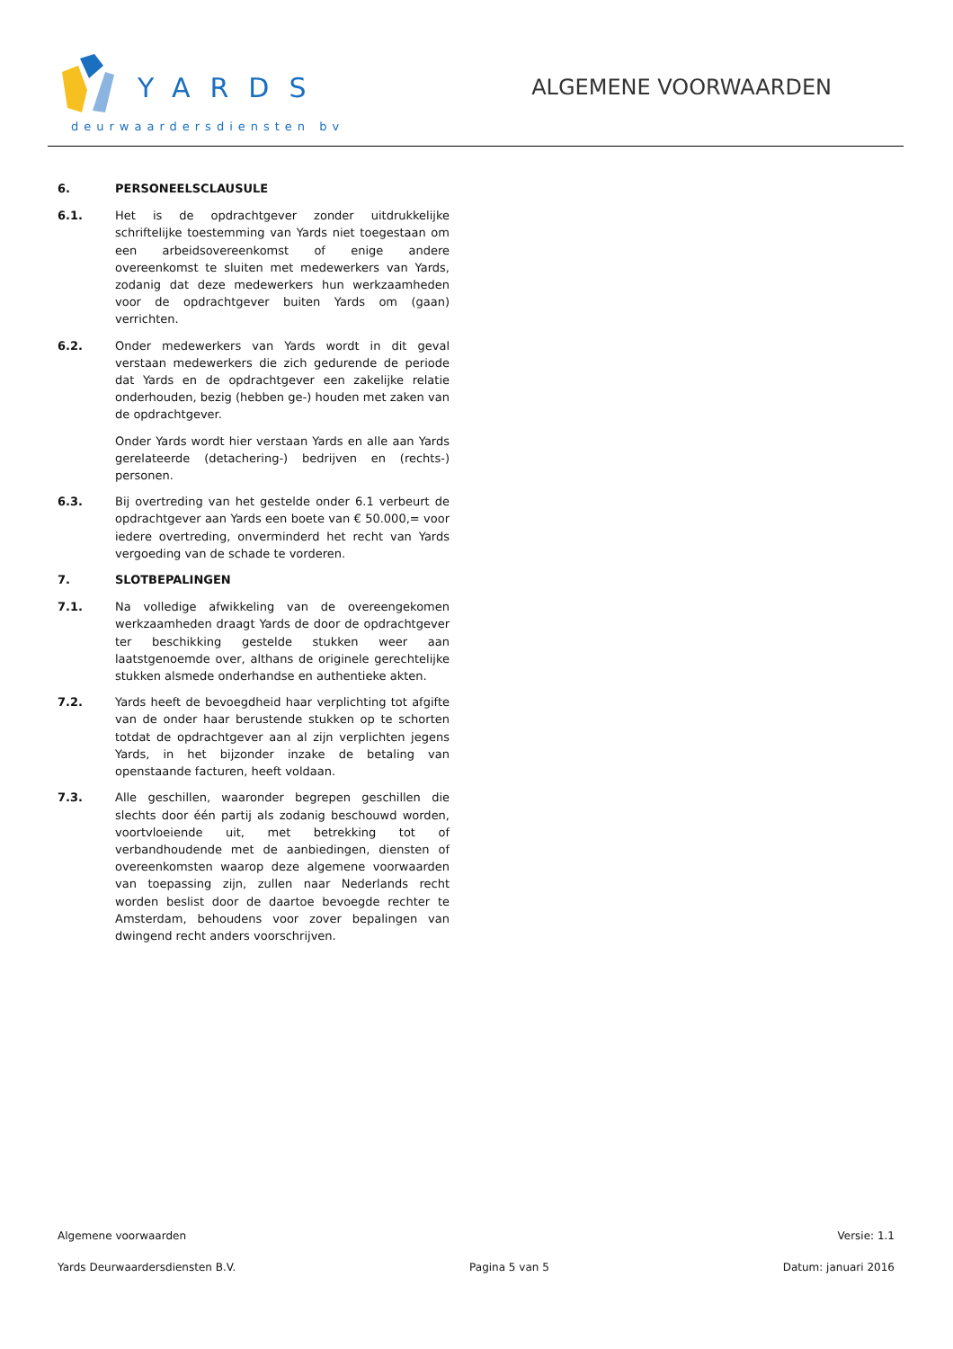YARDS
deurwaardersdiensten bv
ALGEMENE VOORWAARDEN
6. PERSONEELSCLAUSULE
6.1. Het is de opdrachtgever zonder uitdrukkelijke schriftelijke toestemming van Yards niet toegestaan om een arbeidsovereenkomst of enige andere overeenkomst te sluiten met medewerkers van Yards, zodanig dat deze medewerkers hun werkzaamheden voor de opdrachtgever buiten Yards om (gaan) verrichten.
6.2. Onder medewerkers van Yards wordt in dit geval verstaan medewerkers die zich gedurende de periode dat Yards en de opdrachtgever een zakelijke relatie onderhouden, bezig (hebben ge-) houden met zaken van de opdrachtgever.
Onder Yards wordt hier verstaan Yards en alle aan Yards gerelateerde (detachering-) bedrijven en (rechts-) personen.
6.3. Bij overtreding van het gestelde onder 6.1 verbeurt de opdrachtgever aan Yards een boete van € 50.000,= voor iedere overtreding, onverminderd het recht van Yards vergoeding van de schade te vorderen.
7. SLOTBEPALINGEN
7.1. Na volledige afwikkeling van de overeengekomen werkzaamheden draagt Yards de door de opdrachtgever ter beschikking gestelde stukken weer aan laatstgenoemde over, althans de originele gerechtelijke stukken alsmede onderhandse en authentieke akten.
7.2. Yards heeft de bevoegdheid haar verplichting tot afgifte van de onder haar berustende stukken op te schorten totdat de opdrachtgever aan al zijn verplichten jegens Yards, in het bijzonder inzake de betaling van openstaande facturen, heeft voldaan.
7.3. Alle geschillen, waaronder begrepen geschillen die slechts door één partij als zodanig beschouwd worden, voortvloeiende uit, met betrekking tot of verbandhoudende met de aanbiedingen, diensten of overeenkomsten waarop deze algemene voorwaarden van toepassing zijn, zullen naar Nederlands recht worden beslist door de daartoe bevoegde rechter te Amsterdam, behoudens voor zover bepalingen van dwingend recht anders voorschrijven.
Algemene voorwaarden Versie: 1.1
Yards Deurwaardersdiensten B.V. Pagina 5 van 5 Datum: januari 2016